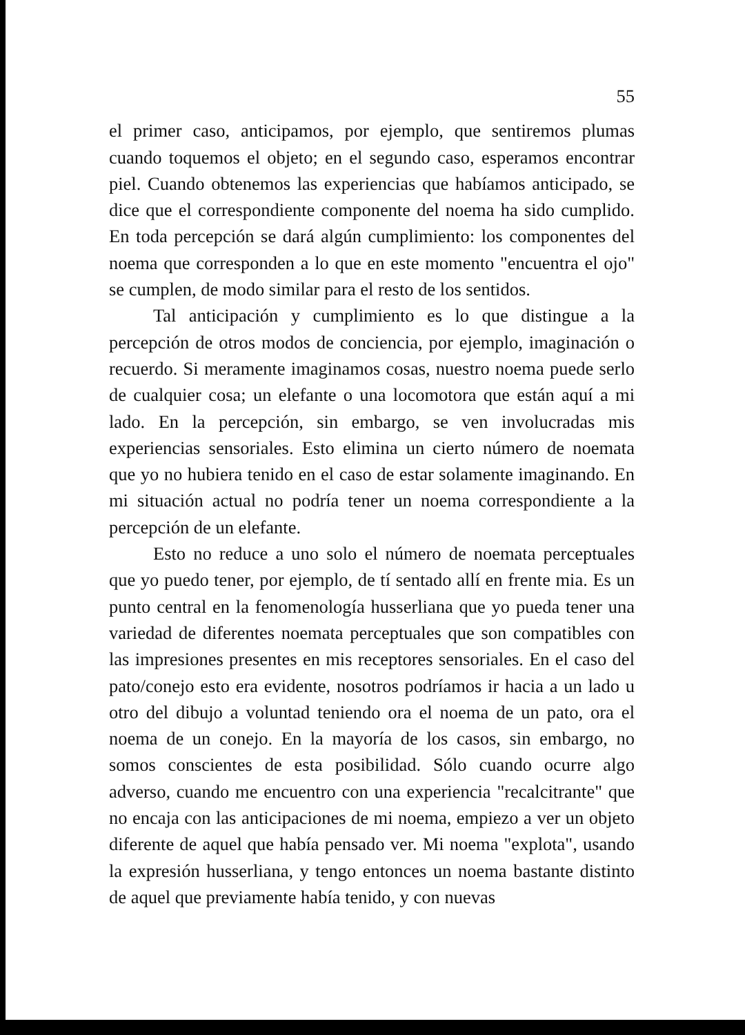55
el primer caso, anticipamos, por ejemplo, que sentiremos plumas cuando toquemos el objeto; en el segundo caso, esperamos encontrar piel. Cuando obtenemos las experiencias que habíamos anticipado, se dice que el correspondiente componente del noema ha sido cumplido. En toda percepción se dará algún cumplimiento: los componentes del noema que corresponden a lo que en este momento "encuentra el ojo" se cumplen, de modo similar para el resto de los sentidos.
Tal anticipación y cumplimiento es lo que distingue a la percepción de otros modos de conciencia, por ejemplo, imaginación o recuerdo. Si meramente imaginamos cosas, nuestro noema puede serlo de cualquier cosa; un elefante o una locomotora que están aquí a mi lado. En la percepción, sin embargo, se ven involucradas mis experiencias sensoriales. Esto elimina un cierto número de noemata que yo no hubiera tenido en el caso de estar solamente imaginando. En mi situación actual no podría tener un noema correspondiente a la percepción de un elefante.
Esto no reduce a uno solo el número de noemata perceptuales que yo puedo tener, por ejemplo, de tí sentado allí en frente mia. Es un punto central en la fenomenología husserliana que yo pueda tener una variedad de diferentes noemata perceptuales que son compatibles con las impresiones presentes en mis receptores sensoriales. En el caso del pato/conejo esto era evidente, nosotros podríamos ir hacia a un lado u otro del dibujo a voluntad teniendo ora el noema de un pato, ora el noema de un conejo. En la mayoría de los casos, sin embargo, no somos conscientes de esta posibilidad. Sólo cuando ocurre algo adverso, cuando me encuentro con una experiencia "recalcitrante" que no encaja con las anticipaciones de mi noema, empiezo a ver un objeto diferente de aquel que había pensado ver. Mi noema "explota", usando la expresión husserliana, y tengo entonces un noema bastante distinto de aquel que previamente había tenido, y con nuevas